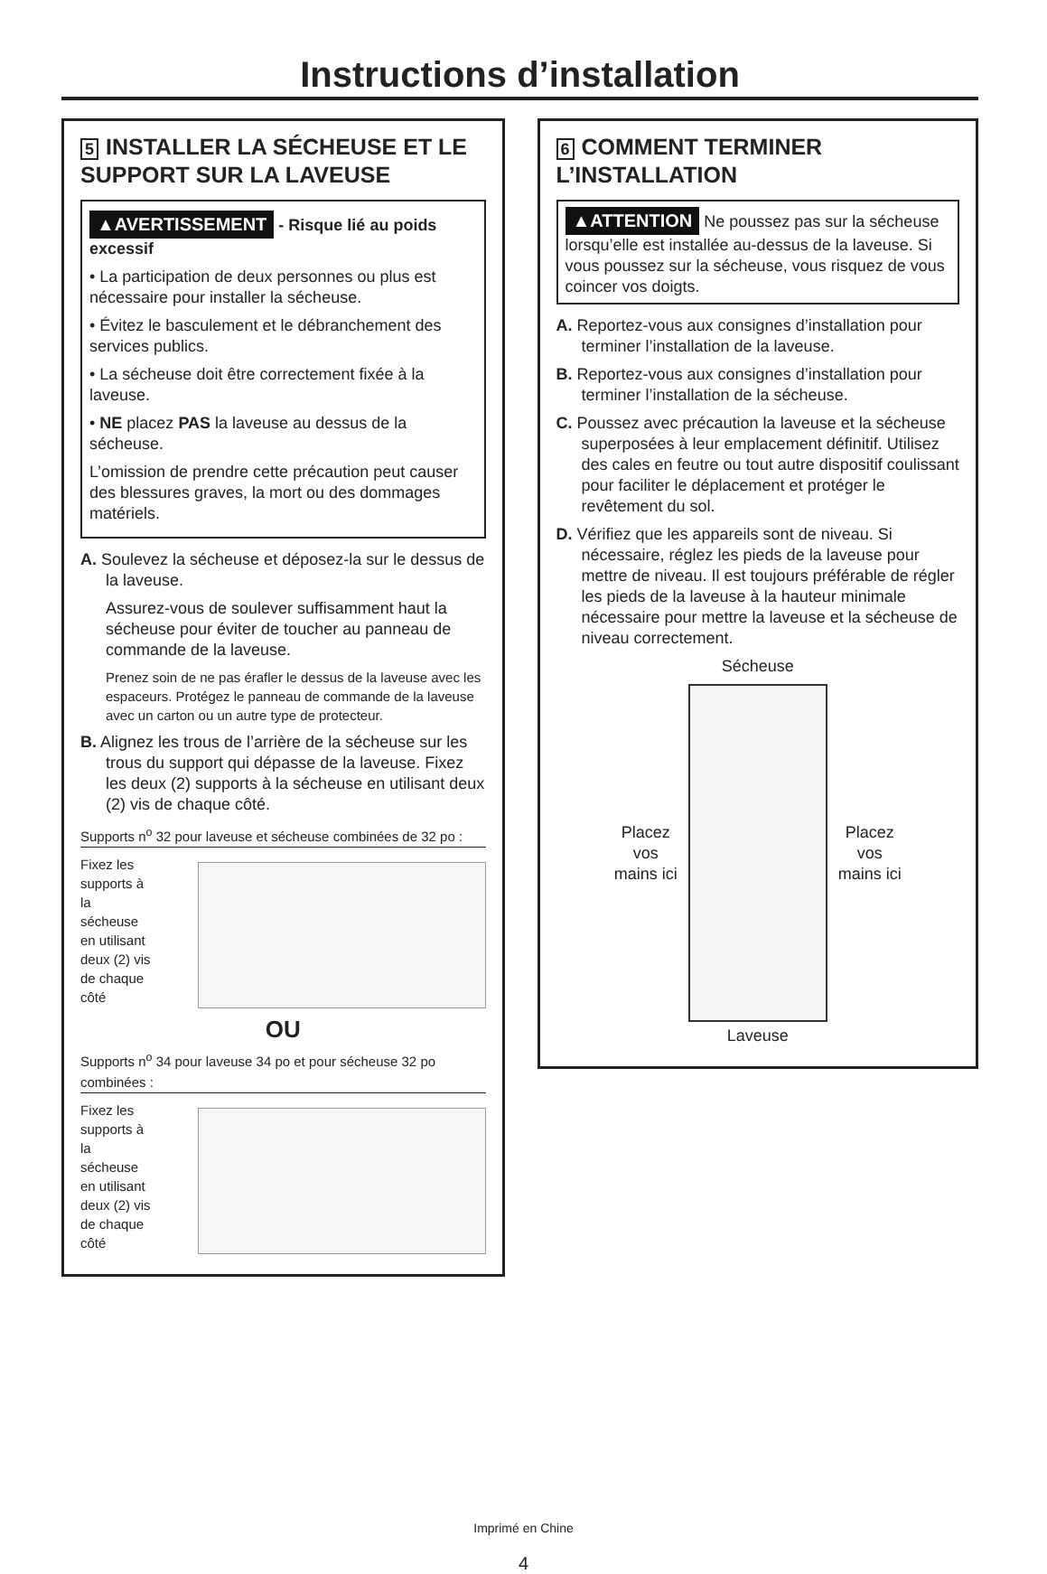Instructions d’installation
5 INSTALLER LA SÉCHEUSE ET LE SUPPORT SUR LA LAVEUSE
▲AVERTISSEMENT - Risque lié au poids excessif
• La participation de deux personnes ou plus est nécessaire pour installer la sécheuse.
• Évitez le basculement et le débranchement des services publics.
• La sécheuse doit être correctement fixée à la laveuse.
• NE placez PAS la laveuse au dessus de la sécheuse.
L’omission de prendre cette précaution peut causer des blessures graves, la mort ou des dommages matériels.
A. Soulevez la sécheuse et déposez-la sur le dessus de la laveuse.
Assurez-vous de soulever suffisamment haut la sécheuse pour éviter de toucher au panneau de commande de la laveuse.
Prenez soin de ne pas érafler le dessus de la laveuse avec les espaceurs. Protégez le panneau de commande de la laveuse avec un carton ou un autre type de protecteur.
B. Alignez les trous de l’arrière de la sécheuse sur les trous du support qui dépasse de la laveuse. Fixez les deux (2) supports à la sécheuse en utilisant deux (2) vis de chaque côté.
Supports n<sup>o</sup> 32 pour laveuse et sécheuse combinées de 32 po :
Fixez les supports à la sécheuse en utilisant deux (2) vis de chaque côté
OU
Supports n<sup>o</sup> 34 pour laveuse 34 po et pour sécheuse 32 po combinées :
Fixez les supports à la sécheuse en utilisant deux (2) vis de chaque côté
6 COMMENT TERMINER L’INSTALLATION
▲ATTENTION Ne poussez pas sur la sécheuse lorsqu’elle est installée au-dessus de la laveuse. Si vous poussez sur la sécheuse, vous risquez de vous coincer vos doigts.
A. Reportez-vous aux consignes d’installation pour terminer l’installation de la laveuse.
B. Reportez-vous aux consignes d’installation pour terminer l’installation de la sécheuse.
C. Poussez avec précaution la laveuse et la sécheuse superposées à leur emplacement définitif. Utilisez des cales en feutre ou tout autre dispositif coulissant pour faciliter le déplacement et protéger le revêtement du sol.
D. Vérifiez que les appareils sont de niveau. Si nécessaire, réglez les pieds de la laveuse pour mettre de niveau. Il est toujours préférable de régler les pieds de la laveuse à la hauteur minimale nécessaire pour mettre la laveuse et la sécheuse de niveau correctement.
Sécheuse
Placez vos mains ici
Placez vos mains ici
Laveuse
Imprimé en Chine
4